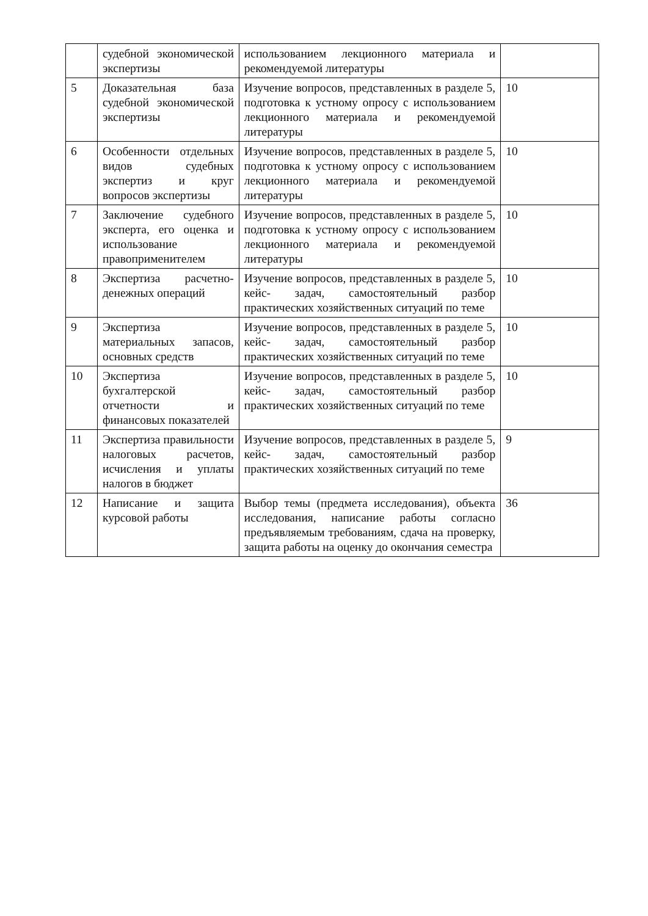| | судебной экономической экспертизы | использованием лекционного материала и рекомендуемой литературы | |
| 5 | Доказательная база судебной экономической экспертизы | Изучение вопросов, представленных в разделе 5, подготовка к устному опросу с использованием лекционного материала и рекомендуемой литературы | 10 |
| 6 | Особенности отдельных видов судебных экспертиз и круг вопросов экспертизы | Изучение вопросов, представленных в разделе 5, подготовка к устному опросу с использованием лекционного материала и рекомендуемой литературы | 10 |
| 7 | Заключение судебного эксперта, его оценка и использование правоприменителем | Изучение вопросов, представленных в разделе 5, подготовка к устному опросу с использованием лекционного материала и рекомендуемой литературы | 10 |
| 8 | Экспертиза расчетно-денежных операций | Изучение вопросов, представленных в разделе 5, кейс- задач, самостоятельный разбор практических хозяйственных ситуаций по теме | 10 |
| 9 | Экспертиза материальных запасов, основных средств | Изучение вопросов, представленных в разделе 5, кейс- задач, самостоятельный разбор практических хозяйственных ситуаций по теме | 10 |
| 10 | Экспертиза бухгалтерской отчетности и финансовых показателей | Изучение вопросов, представленных в разделе 5, кейс- задач, самостоятельный разбор практических хозяйственных ситуаций по теме | 10 |
| 11 | Экспертиза правильности налоговых расчетов, исчисления и уплаты налогов в бюджет | Изучение вопросов, представленных в разделе 5, кейс- задач, самостоятельный разбор практических хозяйственных ситуаций по теме | 9 |
| 12 | Написание и защита курсовой работы | Выбор темы (предмета исследования), объекта исследования, написание работы согласно предъявляемым требованиям, сдача на проверку, защита работы на оценку до окончания семестра | 36 |